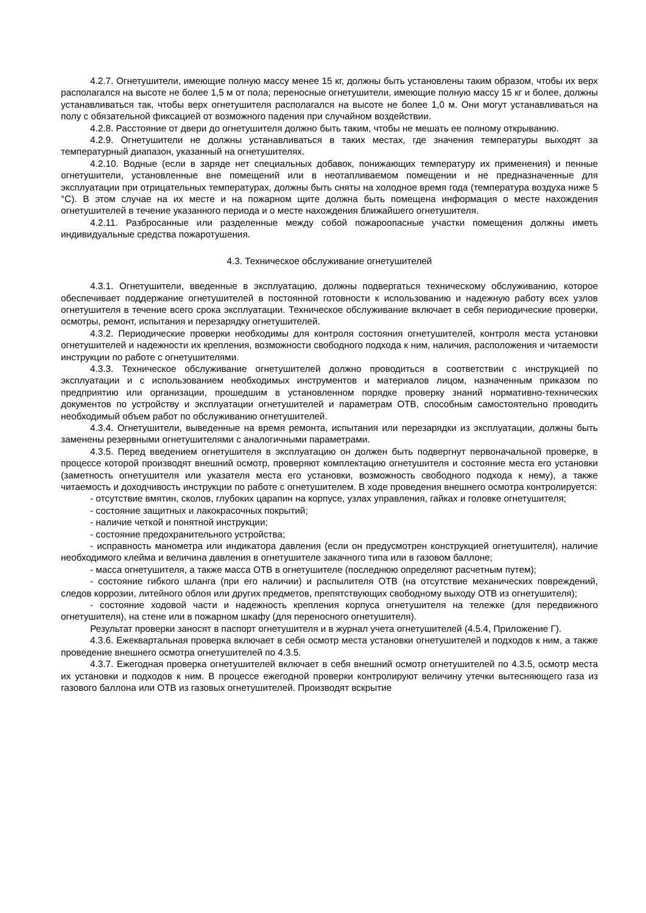4.2.7. Огнетушители, имеющие полную массу менее 15 кг, должны быть установлены таким образом, чтобы их верх располагался на высоте не более 1,5 м от пола; переносные огнетушители, имеющие полную массу 15 кг и более, должны устанавливаться так, чтобы верх огнетушителя располагался на высоте не более 1,0 м. Они могут устанавливаться на полу с обязательной фиксацией от возможного падения при случайном воздействии.
4.2.8. Расстояние от двери до огнетушителя должно быть таким, чтобы не мешать ее полному открыванию.
4.2.9. Огнетушители не должны устанавливаться в таких местах, где значения температуры выходят за температурный диапазон, указанный на огнетушителях.
4.2.10. Водные (если в заряде нет специальных добавок, понижающих температуру их применения) и пенные огнетушители, установленные вне помещений или в неотапливаемом помещении и не предназначенные для эксплуатации при отрицательных температурах, должны быть сняты на холодное время года (температура воздуха ниже 5 °С). В этом случае на их месте и на пожарном щите должна быть помещена информация о месте нахождения огнетушителей в течение указанного периода и о месте нахождения ближайшего огнетушителя.
4.2.11. Разбросанные или разделенные между собой пожароопасные участки помещения должны иметь индивидуальные средства пожаротушения.
4.3. Техническое обслуживание огнетушителей
4.3.1. Огнетушители, введенные в эксплуатацию, должны подвергаться техническому обслуживанию, которое обеспечивает поддержание огнетушителей в постоянной готовности к использованию и надежную работу всех узлов огнетушителя в течение всего срока эксплуатации. Техническое обслуживание включает в себя периодические проверки, осмотры, ремонт, испытания и перезарядку огнетушителей.
4.3.2. Периодические проверки необходимы для контроля состояния огнетушителей, контроля места установки огнетушителей и надежности их крепления, возможности свободного подхода к ним, наличия, расположения и читаемости инструкции по работе с огнетушителями.
4.3.3. Техническое обслуживание огнетушителей должно проводиться в соответствии с инструкцией по эксплуатации и с использованием необходимых инструментов и материалов лицом, назначенным приказом по предприятию или организации, прошедшим в установленном порядке проверку знаний нормативно-технических документов по устройству и эксплуатации огнетушителей и параметрам ОТВ, способным самостоятельно проводить необходимый объем работ по обслуживанию огнетушителей.
4.3.4. Огнетушители, выведенные на время ремонта, испытания или перезарядки из эксплуатации, должны быть заменены резервными огнетушителями с аналогичными параметрами.
4.3.5. Перед введением огнетушителя в эксплуатацию он должен быть подвергнут первоначальной проверке, в процессе которой производят внешний осмотр, проверяют комплектацию огнетушителя и состояние места его установки (заметность огнетушителя или указателя места его установки, возможность свободного подхода к нему), а также читаемость и доходчивость инструкции по работе с огнетушителем. В ходе проведения внешнего осмотра контролируется:
- отсутствие вмятин, сколов, глубоких царапин на корпусе, узлах управления, гайках и головке огнетушителя;
- состояние защитных и лакокрасочных покрытий;
- наличие четкой и понятной инструкции;
- состояние предохранительного устройства;
- исправность манометра или индикатора давления (если он предусмотрен конструкцией огнетушителя), наличие необходимого клейма и величина давления в огнетушителе закачного типа или в газовом баллоне;
- масса огнетушителя, а также масса ОТВ в огнетушителе (последнюю определяют расчетным путем);
- состояние гибкого шланга (при его наличии) и распылителя ОТВ (на отсутствие механических повреждений, следов коррозии, литейного облоя или других предметов, препятствующих свободному выходу ОТВ из огнетушителя);
- состояние ходовой части и надежность крепления корпуса огнетушителя на тележке (для передвижного огнетушителя), на стене или в пожарном шкафу (для переносного огнетушителя).
Результат проверки заносят в паспорт огнетушителя и в журнал учета огнетушителей (4.5.4, Приложение Г).
4.3.6. Ежеквартальная проверка включает в себя осмотр места установки огнетушителей и подходов к ним, а также проведение внешнего осмотра огнетушителей по 4.3.5.
4.3.7. Ежегодная проверка огнетушителей включает в себя внешний осмотр огнетушителей по 4.3.5, осмотр места их установки и подходов к ним. В процессе ежегодной проверки контролируют величину утечки вытесняющего газа из газового баллона или ОТВ из газовых огнетушителей. Производят вскрытие